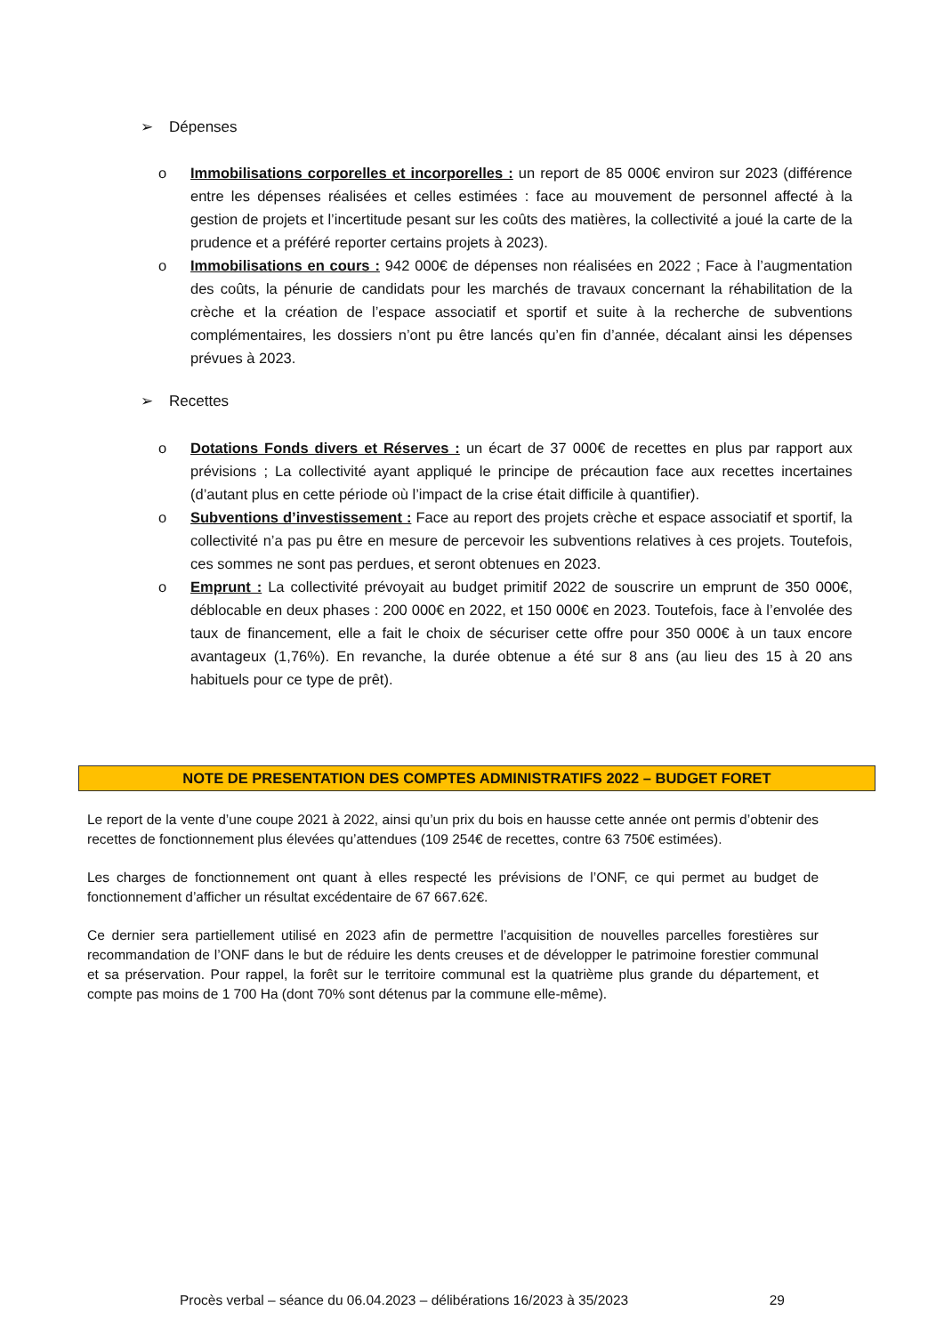➢ Dépenses
o Immobilisations corporelles et incorporelles : un report de 85 000€ environ sur 2023 (différence entre les dépenses réalisées et celles estimées : face au mouvement de personnel affecté à la gestion de projets et l’incertitude pesant sur les coûts des matières, la collectivité a joué la carte de la prudence et a préféré reporter certains projets à 2023).
o Immobilisations en cours : 942 000€ de dépenses non réalisées en 2022 ; Face à l’augmentation des coûts, la pénurie de candidats pour les marchés de travaux concernant la réhabilitation de la crèche et la création de l’espace associatif et sportif et suite à la recherche de subventions complémentaires, les dossiers n’ont pu être lancés qu’en fin d’année, décalant ainsi les dépenses prévues à 2023.
➢ Recettes
o Dotations Fonds divers et Réserves : un écart de 37 000€ de recettes en plus par rapport aux prévisions ; La collectivité ayant appliqué le principe de précaution face aux recettes incertaines (d’autant plus en cette période où l’impact de la crise était difficile à quantifier).
o Subventions d’investissement : Face au report des projets crèche et espace associatif et sportif, la collectivité n’a pas pu être en mesure de percevoir les subventions relatives à ces projets. Toutefois, ces sommes ne sont pas perdues, et seront obtenues en 2023.
o Emprunt : La collectivité prévoyait au budget primitif 2022 de souscrire un emprunt de 350 000€, déblocable en deux phases : 200 000€ en 2022, et 150 000€ en 2023. Toutefois, face à l’envolée des taux de financement, elle a fait le choix de sécuriser cette offre pour 350 000€ à un taux encore avantageux (1,76%). En revanche, la durée obtenue a été sur 8 ans (au lieu des 15 à 20 ans habituels pour ce type de prêt).
NOTE DE PRESENTATION DES COMPTES ADMINISTRATIFS 2022 – BUDGET FORET
Le report de la vente d’une coupe 2021 à 2022, ainsi qu’un prix du bois en hausse cette année ont permis d’obtenir des recettes de fonctionnement plus élevées qu’attendues (109 254€ de recettes, contre 63 750€ estimées).
Les charges de fonctionnement ont quant à elles respecté les prévisions de l’ONF, ce qui permet au budget de fonctionnement d’afficher un résultat excédentaire de 67 667.62€.
Ce dernier sera partiellement utilisé en 2023 afin de permettre l’acquisition de nouvelles parcelles forestières sur recommandation de l’ONF dans le but de réduire les dents creuses et de développer le patrimoine forestier communal et sa préservation. Pour rappel, la forêt sur le territoire communal est la quatrième plus grande du département, et compte pas moins de 1 700 Ha (dont 70% sont détenus par la commune elle-même).
Procès verbal – séance du 06.04.2023 – délibérations 16/2023 à 35/2023 29